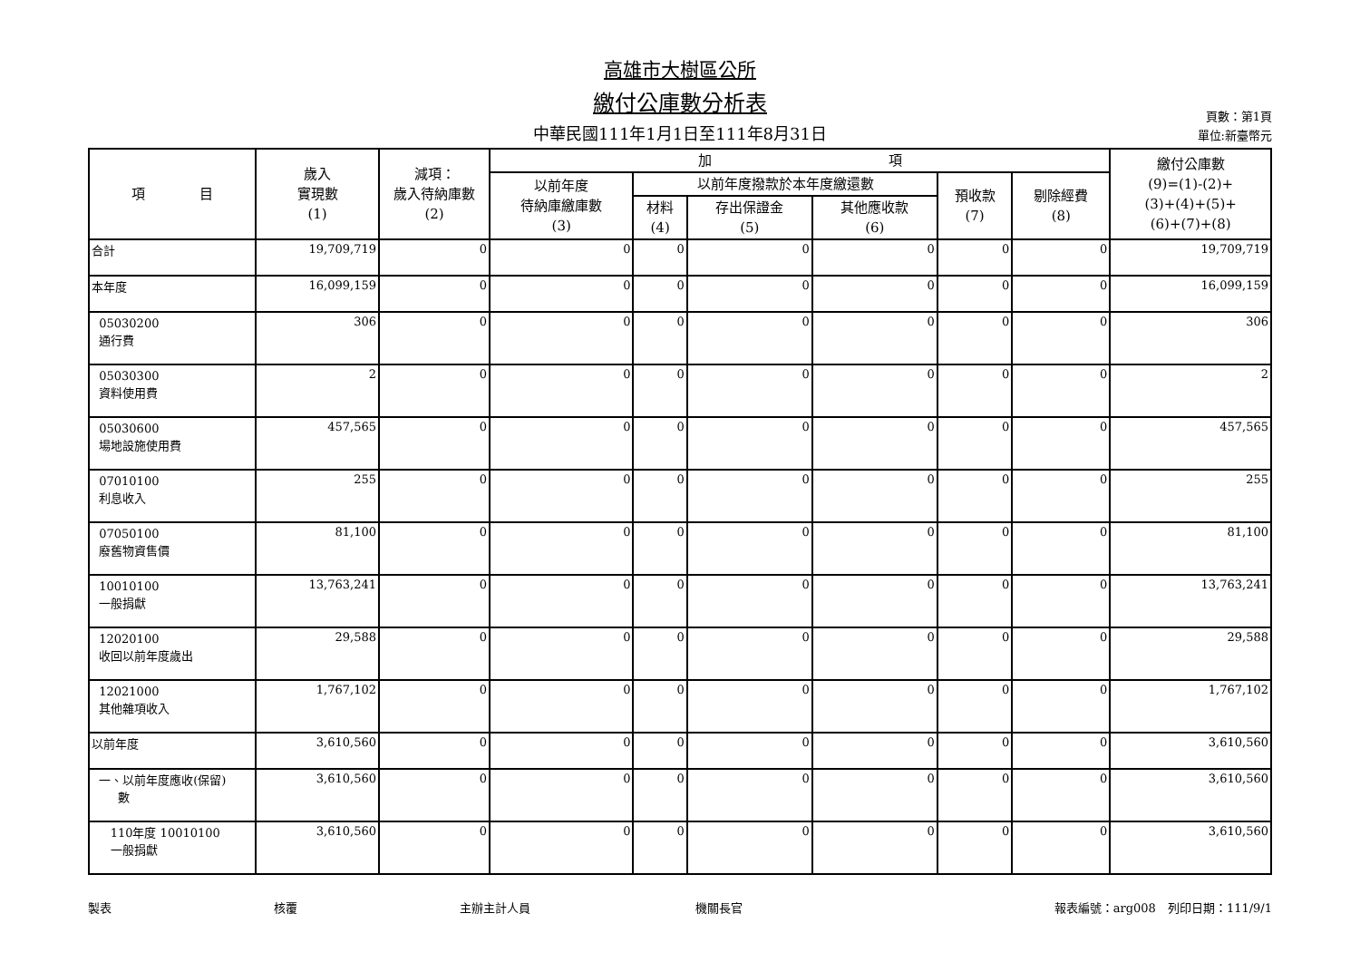高雄市大樹區公所
繳付公庫數分析表
中華民國111年1月1日至111年8月31日
頁數：第1頁
單位:新臺幣元
| 項 目 | 歲入 實現數 (1) | 減項： 歲入待納庫數 (2) | 加 項 | | | | | | 繳付公庫數 (9)=(1)-(2)+ (3)+(4)+(5)+ (6)+(7)+(8) |
| --- | --- | --- | --- | --- | --- | --- | --- | --- | --- |
| | | | 以前年度 待納庫繳庫數 (3) | 以前年度撥款於本年度繳還數 | | | 預收款 (7) | 剔除經費 (8) | |
| | | | | 材料 (4) | 存出保證金 (5) | 其他應收款 (6) | | | |
| 合計 | 19,709,719 | 0 | 0 | 0 | 0 | 0 | 0 | 0 | 19,709,719 |
| 本年度 | 16,099,159 | 0 | 0 | 0 | 0 | 0 | 0 | 0 | 16,099,159 |
| 05030200 通行費 | 306 | 0 | 0 | 0 | 0 | 0 | 0 | 0 | 306 |
| 05030300 資料使用費 | 2 | 0 | 0 | 0 | 0 | 0 | 0 | 0 | 2 |
| 05030600 場地設施使用費 | 457,565 | 0 | 0 | 0 | 0 | 0 | 0 | 0 | 457,565 |
| 07010100 利息收入 | 255 | 0 | 0 | 0 | 0 | 0 | 0 | 0 | 255 |
| 07050100 廢舊物資售價 | 81,100 | 0 | 0 | 0 | 0 | 0 | 0 | 0 | 81,100 |
| 10010100 一般捐獻 | 13,763,241 | 0 | 0 | 0 | 0 | 0 | 0 | 0 | 13,763,241 |
| 12020100 收回以前年度歲出 | 29,588 | 0 | 0 | 0 | 0 | 0 | 0 | 0 | 29,588 |
| 12021000 其他雜項收入 | 1,767,102 | 0 | 0 | 0 | 0 | 0 | 0 | 0 | 1,767,102 |
| 以前年度 | 3,610,560 | 0 | 0 | 0 | 0 | 0 | 0 | 0 | 3,610,560 |
| 一、以前年度應收(保留) 數 | 3,610,560 | 0 | 0 | 0 | 0 | 0 | 0 | 0 | 3,610,560 |
| 110年度 10010100 一般捐獻 | 3,610,560 | 0 | 0 | 0 | 0 | 0 | 0 | 0 | 3,610,560 |
製表 核覆 主辦主計人員 機關長官 報表編號：arg008　列印日期：111/9/1